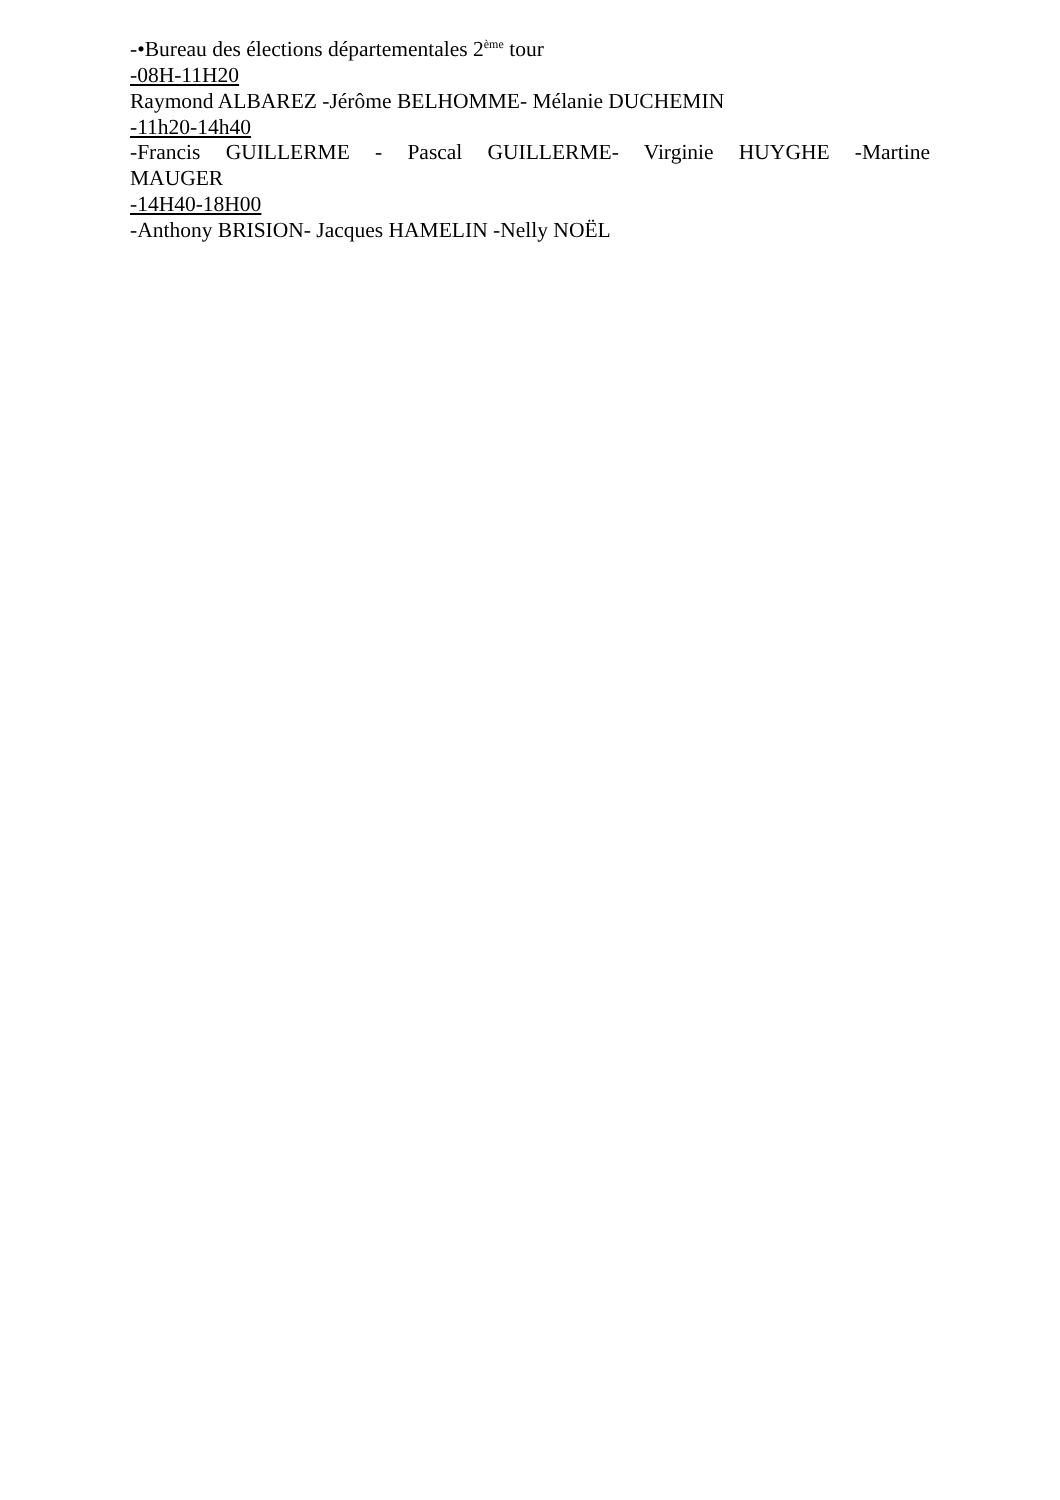-•Bureau des élections départementales 2<sup>ème</sup> tour
-08H-11H20
Raymond ALBAREZ -Jérôme BELHOMME- Mélanie DUCHEMIN
-11h20-14h40
-Francis GUILLERME - Pascal GUILLERME- Virginie HUYGHE -Martine MAUGER
-14H40-18H00
-Anthony BRISION- Jacques HAMELIN -Nelly NOËL